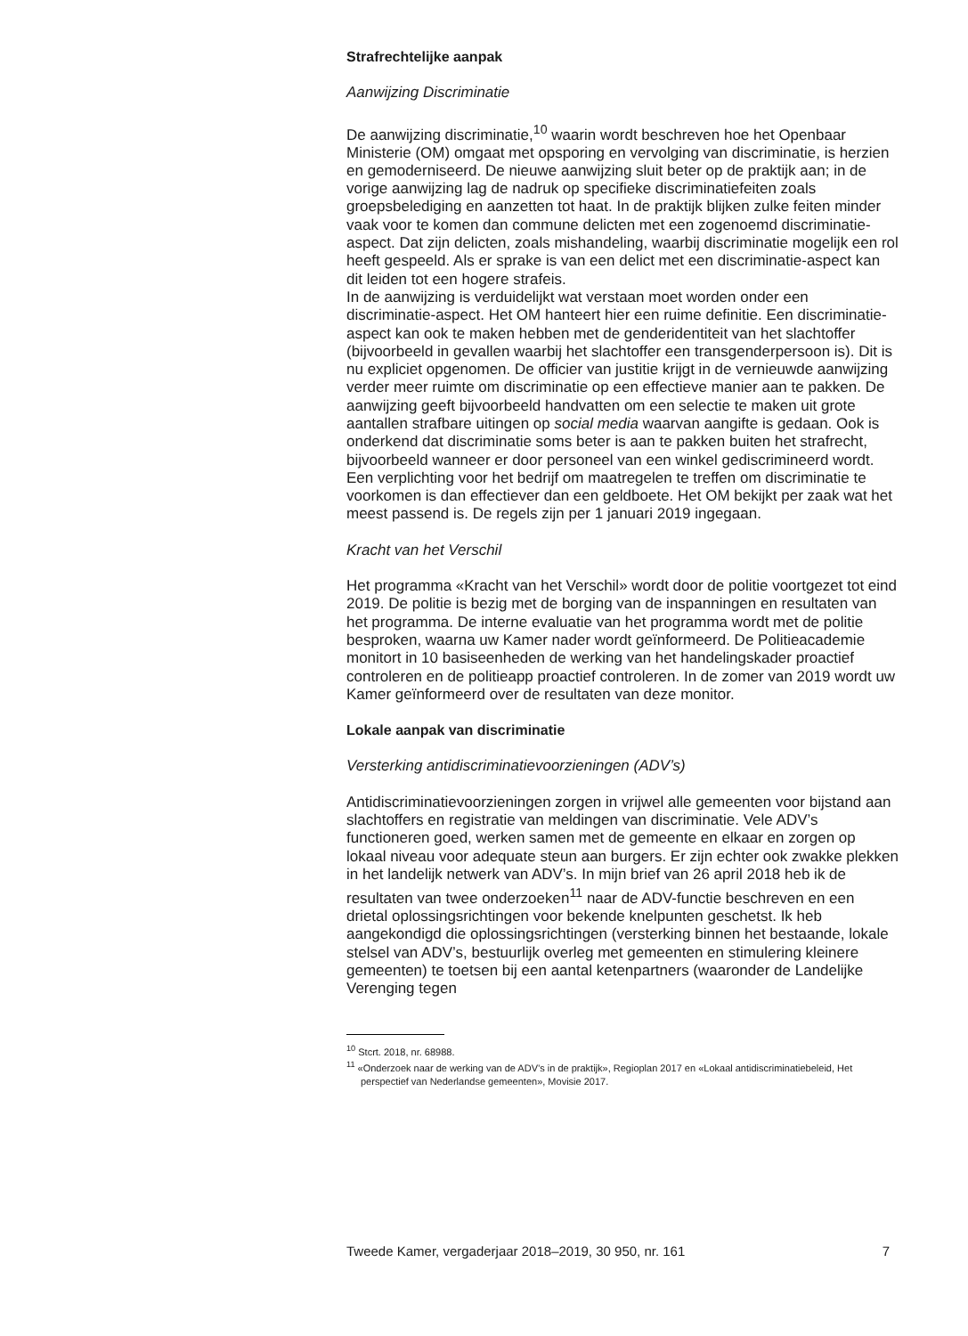Strafrechtelijke aanpak
Aanwijzing Discriminatie
De aanwijzing discriminatie,<sup>10</sup> waarin wordt beschreven hoe het Openbaar Ministerie (OM) omgaat met opsporing en vervolging van discriminatie, is herzien en gemoderniseerd. De nieuwe aanwijzing sluit beter op de praktijk aan; in de vorige aanwijzing lag de nadruk op specifieke discriminatiefeiten zoals groepsbelediging en aanzetten tot haat. In de praktijk blijken zulke feiten minder vaak voor te komen dan commune delicten met een zogenoemd discriminatie-aspect. Dat zijn delicten, zoals mishandeling, waarbij discriminatie mogelijk een rol heeft gespeeld. Als er sprake is van een delict met een discriminatie-aspect kan dit leiden tot een hogere strafeis.
In de aanwijzing is verduidelijkt wat verstaan moet worden onder een discriminatie-aspect. Het OM hanteert hier een ruime definitie. Een discriminatie-aspect kan ook te maken hebben met de genderidentiteit van het slachtoffer (bijvoorbeeld in gevallen waarbij het slachtoffer een transgenderpersoon is). Dit is nu expliciet opgenomen. De officier van justitie krijgt in de vernieuwde aanwijzing verder meer ruimte om discriminatie op een effectieve manier aan te pakken. De aanwijzing geeft bijvoorbeeld handvatten om een selectie te maken uit grote aantallen strafbare uitingen op social media waarvan aangifte is gedaan. Ook is onderkend dat discriminatie soms beter is aan te pakken buiten het strafrecht, bijvoorbeeld wanneer er door personeel van een winkel gediscrimineerd wordt. Een verplichting voor het bedrijf om maatregelen te treffen om discriminatie te voorkomen is dan effectiever dan een geldboete. Het OM bekijkt per zaak wat het meest passend is. De regels zijn per 1 januari 2019 ingegaan.
Kracht van het Verschil
Het programma «Kracht van het Verschil» wordt door de politie voortgezet tot eind 2019. De politie is bezig met de borging van de inspanningen en resultaten van het programma. De interne evaluatie van het programma wordt met de politie besproken, waarna uw Kamer nader wordt geïnformeerd. De Politieacademie monitort in 10 basiseenheden de werking van het handelingskader proactief controleren en de politieapp proactief controleren. In de zomer van 2019 wordt uw Kamer geïnformeerd over de resultaten van deze monitor.
Lokale aanpak van discriminatie
Versterking antidiscriminatievoorzieningen (ADV’s)
Antidiscriminatievoorzieningen zorgen in vrijwel alle gemeenten voor bijstand aan slachtoffers en registratie van meldingen van discriminatie. Vele ADV’s functioneren goed, werken samen met de gemeente en elkaar en zorgen op lokaal niveau voor adequate steun aan burgers. Er zijn echter ook zwakke plekken in het landelijk netwerk van ADV’s. In mijn brief van 26 april 2018 heb ik de resultaten van twee onderzoeken<sup>11</sup> naar de ADV-functie beschreven en een drietal oplossingsrichtingen voor bekende knelpunten geschetst. Ik heb aangekondigd die oplossingsrichtingen (versterking binnen het bestaande, lokale stelsel van ADV’s, bestuurlijk overleg met gemeenten en stimulering kleinere gemeenten) te toetsen bij een aantal ketenpartners (waaronder de Landelijke Verenging tegen
<sup>10</sup> Stcrt. 2018, nr. 68988.
<sup>11</sup> «Onderzoek naar de werking van de ADV’s in de praktijk», Regioplan 2017 en «Lokaal antidiscriminatiebeleid, Het perspectief van Nederlandse gemeenten», Movisie 2017.
Tweede Kamer, vergaderjaar 2018–2019, 30 950, nr. 161 7